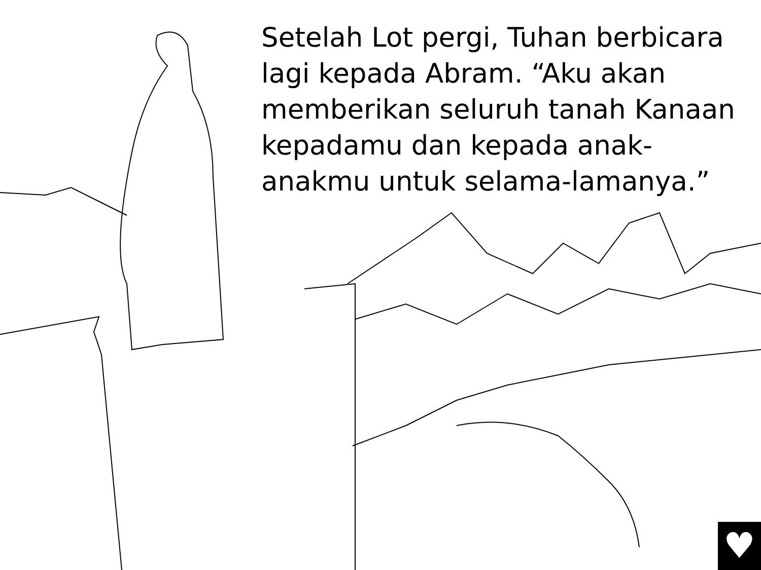Setelah Lot pergi, Tuhan berbicara lagi kepada Abram. “Aku akan memberikan seluruh tanah Kanaan kepadamu dan kepada anak-anakmu untuk selama-lamanya.”
♥